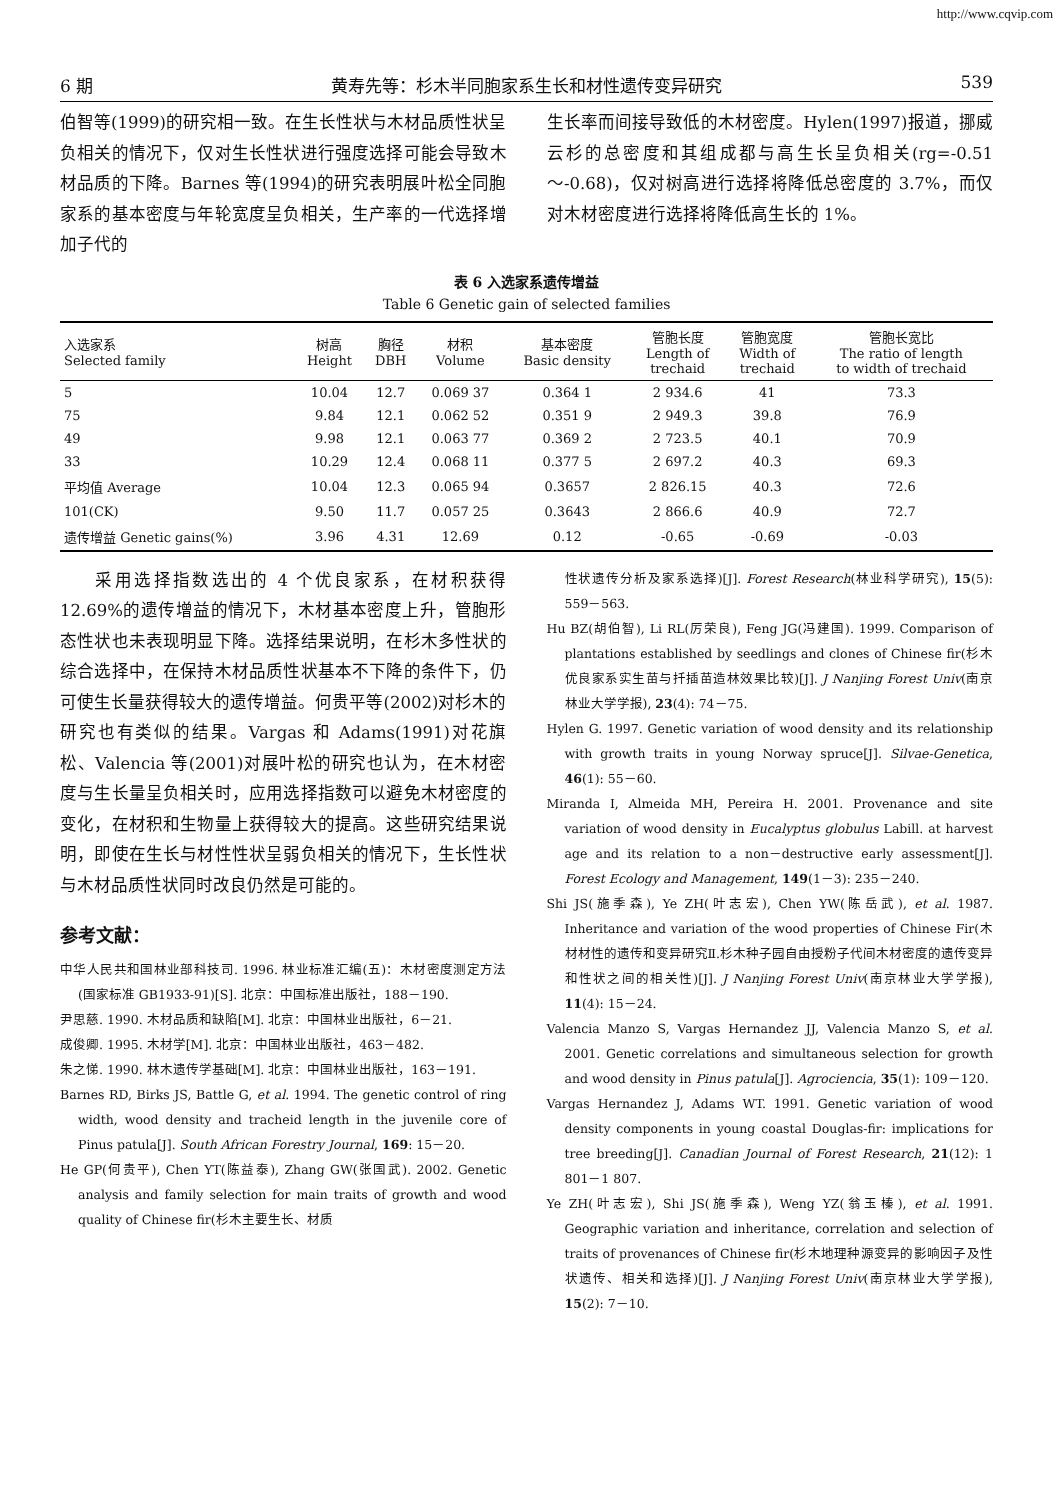http://www.cqvip.com
6 期 黄寿先等：杉木半同胞家系生长和材性遗传变异研究 539
伯智等(1999)的研究相一致。在生长性状与木材品质性状呈负相关的情况下，仅对生长性状进行强度选择可能会导致木材品质的下降。Barnes 等(1994)的研究表明展叶松全同胞家系的基本密度与年轮宽度呈负相关，生产率的一代选择增加子代的
生长率而间接导致低的木材密度。Hylen(1997)报道，挪威云杉的总密度和其组成都与高生长呈负相关(rg=-0.51～-0.68)，仅对树高进行选择将降低总密度的 3.7%，而仅对木材密度进行选择将降低高生长的 1%。
表 6 入选家系遗传增益
Table 6 Genetic gain of selected families
| 入选家系 Selected family | 树高 Height | 胸径 DBH | 材积 Volume | 基本密度 Basic density | 管胞长度 Length of trechaid | 管胞宽度 Width of trechaid | 管胞长宽比 The ratio of length to width of trechaid |
| --- | --- | --- | --- | --- | --- | --- | --- |
| 5 | 10.04 | 12.7 | 0.069 37 | 0.364 1 | 2 934.6 | 41 | 73.3 |
| 75 | 9.84 | 12.1 | 0.062 52 | 0.351 9 | 2 949.3 | 39.8 | 76.9 |
| 49 | 9.98 | 12.1 | 0.063 77 | 0.369 2 | 2 723.5 | 40.1 | 70.9 |
| 33 | 10.29 | 12.4 | 0.068 11 | 0.377 5 | 2 697.2 | 40.3 | 69.3 |
| 平均值 Average | 10.04 | 12.3 | 0.065 94 | 0.3657 | 2 826.15 | 40.3 | 72.6 |
| 101(CK) | 9.50 | 11.7 | 0.057 25 | 0.3643 | 2 866.6 | 40.9 | 72.7 |
| 遗传增益 Genetic gains(%) | 3.96 | 4.31 | 12.69 | 0.12 | -0.65 | -0.69 | -0.03 |
  采用选择指数选出的 4 个优良家系，在材积获得 12.69%的遗传增益的情况下，木材基本密度上升，管胞形态性状也未表现明显下降。选择结果说明，在杉木多性状的综合选择中，在保持木材品质性状基本不下降的条件下，仍可使生长量获得较大的遗传增益。何贵平等(2002)对杉木的研究也有类似的结果。Vargas 和 Adams(1991)对花旗松、Valencia 等(2001)对展叶松的研究也认为，在木材密度与生长量呈负相关时，应用选择指数可以避免木材密度的变化，在材积和生物量上获得较大的提高。这些研究结果说明，即使在生长与材性性状呈弱负相关的情况下，生长性状与木材品质性状同时改良仍然是可能的。
参考文献：
中华人民共和国林业部科技司. 1996. 林业标准汇编(五)：木材密度测定方法(国家标准 GB1933-91)[S]. 北京：中国标准出版社，188－190.
尹思慈. 1990. 木材品质和缺陷[M]. 北京：中国林业出版社，6－21.
成俊卿. 1995. 木材学[M]. 北京：中国林业出版社，463－482.
朱之悌. 1990. 林木遗传学基础[M]. 北京：中国林业出版社，163－191.
Barnes RD, Birks JS, Battle G, et al. 1994. The genetic control of ring width, wood density and tracheid length in the juvenile core of Pinus patula[J]. South African Forestry Journal, 169: 15－20.
He GP(何贵平), Chen YT(陈益泰), Zhang GW(张国武). 2002. Genetic analysis and family selection for main traits of growth and wood quality of Chinese fir(杉木主要生长、材质
性状遗传分析及家系选择)[J]. Forest Research(林业科学研究), 15(5): 559－563.
Hu BZ(胡伯智), Li RL(厉荣良), Feng JG(冯建国). 1999. Comparison of plantations established by seedlings and clones of Chinese fir(杉木优良家系实生苗与扦插苗造林效果比较)[J]. J Nanjing Forest Univ(南京林业大学学报), 23(4): 74－75.
Hylen G. 1997. Genetic variation of wood density and its relationship with growth traits in young Norway spruce[J]. Silvae-Genetica, 46(1): 55－60.
Miranda I, Almeida MH, Pereira H. 2001. Provenance and site variation of wood density in Eucalyptus globulus Labill. at harvest age and its relation to a non－destructive early assessment[J]. Forest Ecology and Management, 149(1－3): 235－240.
Shi JS(施季森), Ye ZH(叶志宏), Chen YW(陈岳武), et al. 1987. Inheritance and variation of the wood properties of Chinese Fir(木材材性的遗传和变异研究Ⅱ.杉木种子园自由授粉子代间木材密度的遗传变异和性状之间的相关性)[J]. J Nanjing Forest Univ(南京林业大学学报), 11(4): 15－24.
Valencia Manzo S, Vargas Hernandez JJ, Valencia Manzo S, et al. 2001. Genetic correlations and simultaneous selection for growth and wood density in Pinus patula[J]. Agrociencia, 35(1): 109－120.
Vargas Hernandez J, Adams WT. 1991. Genetic variation of wood density components in young coastal Douglas-fir: implications for tree breeding[J]. Canadian Journal of Forest Research, 21(12): 1 801－1 807.
Ye ZH(叶志宏), Shi JS(施季森), Weng YZ(翁玉榛), et al. 1991. Geographic variation and inheritance, correlation and selection of traits of provenances of Chinese fir(杉木地理种源变异的影响因子及性状遗传、相关和选择)[J]. J Nanjing Forest Univ(南京林业大学学报), 15(2): 7－10.